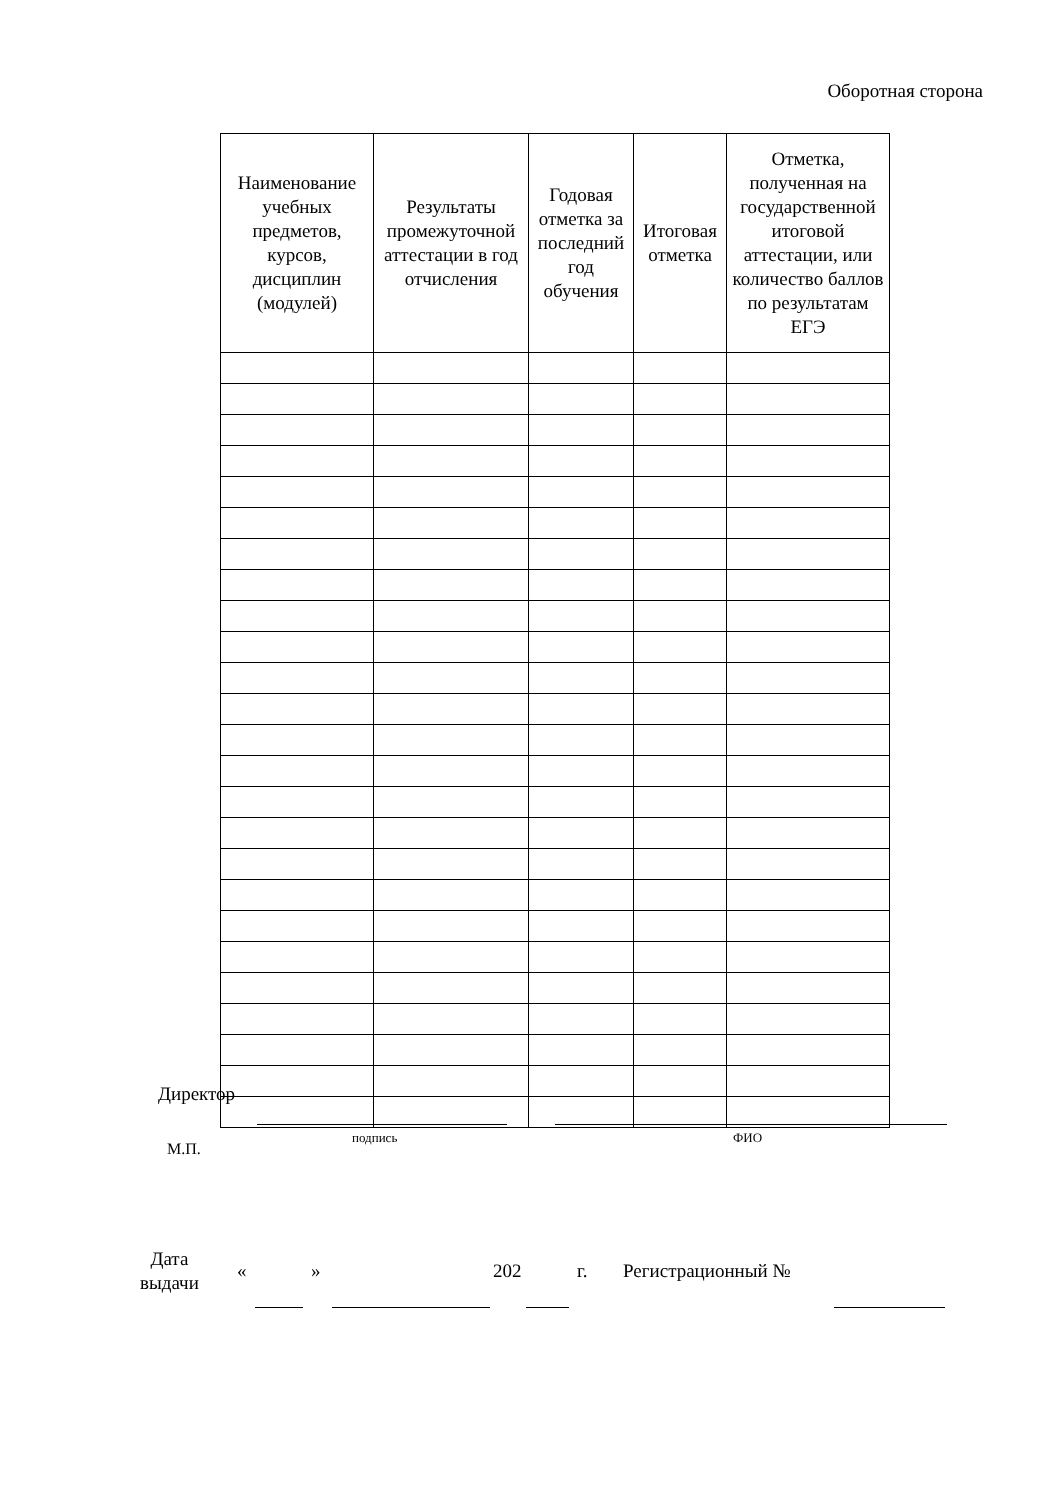Оборотная сторона
| Наименование учебных предметов, курсов, дисциплин (модулей) | Результаты промежуточной аттестации в год отчисления | Годовая отметка за последний год обучения | Итоговая отметка | Отметка, полученная на государственной итоговой аттестации, или количество баллов по результатам ЕГЭ |
| --- | --- | --- | --- | --- |
Директор
М.П.
подпись ФИО
Дата
выдачи
« » 202 г. Регистрационный №